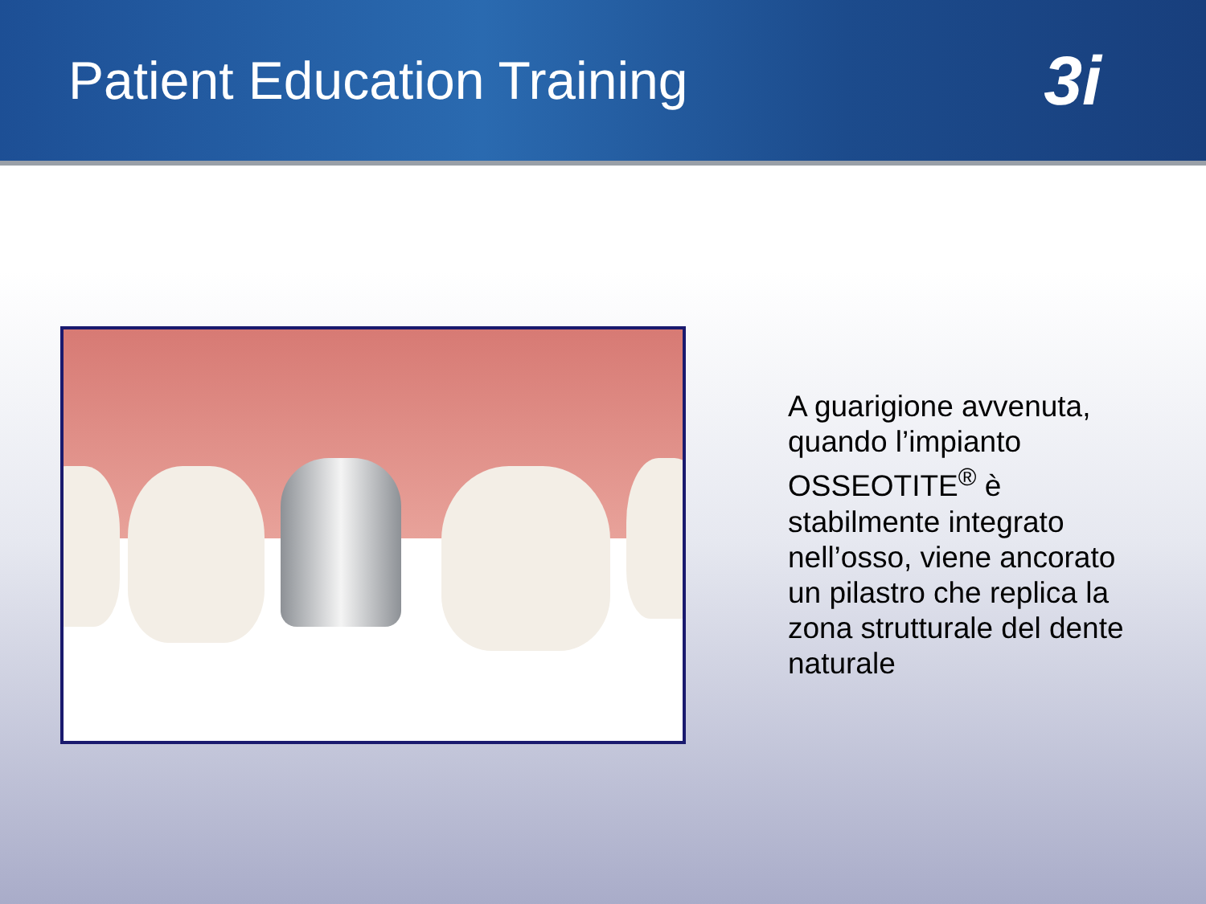Patient Education Training
3i
A guarigione avvenuta, quando l’impianto OSSEOTITE<sup>®</sup> è stabilmente integrato nell’osso, viene ancorato un pilastro che replica la zona strutturale del dente naturale